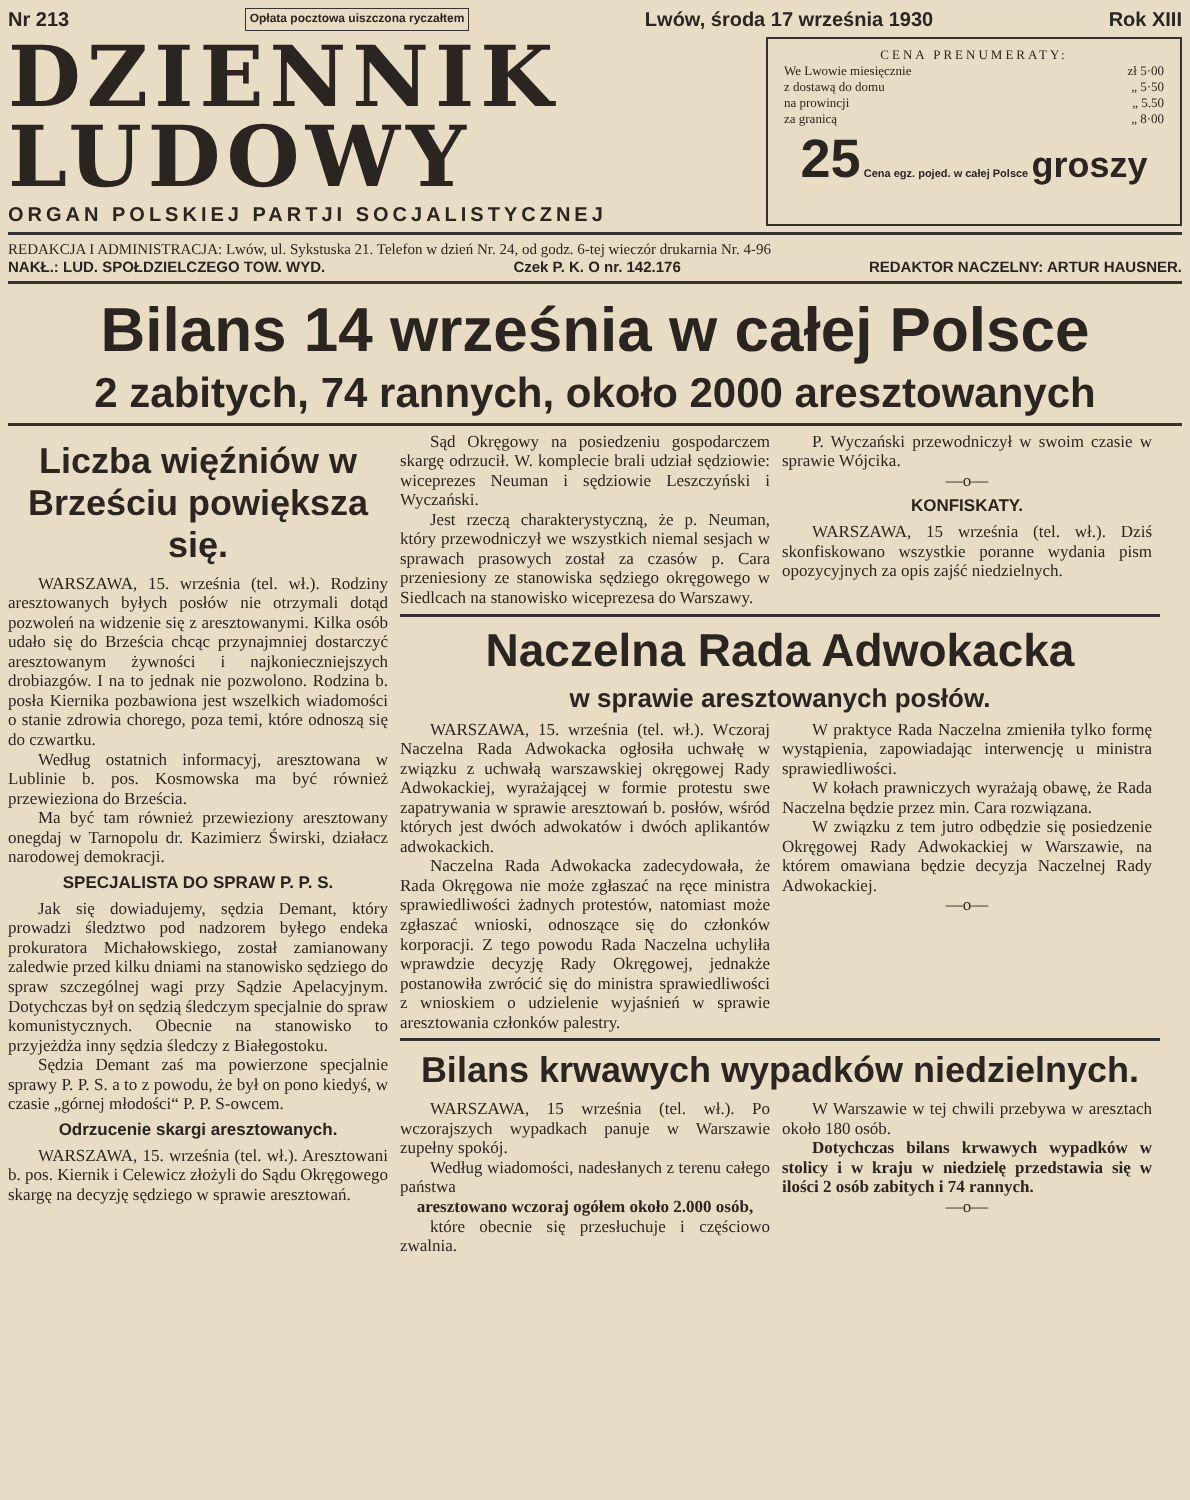Nr 213 Opłata pocztowa uiszczona ryczałtem Lwów, środa 17 września 1930 Rok XIII
DZIENNIK
LUDOWY
ORGAN POLSKIEJ PARTJI SOCJALISTYCZNEJ
CENA PRENUMERATY:
We Lwowie miesięcznie zł 5·00
z dostawą do domu „ 5·50
na prowincji „ 5.50
za granicą „ 8·00
25 Cena egz. pojed. w całej Polsce groszy
REDAKCJA I ADMINISTRACJA: Lwów, ul. Sykstuska 21. Telefon w dzień Nr. 24, od godz. 6-tej wieczór drukarnia Nr. 4-96
NAKŁ.: LUD. SPOŁDZIELCZEGO TOW. WYD. Czek P. K. O nr. 142.176 REDAKTOR NACZELNY: ARTUR HAUSNER.
Bilans 14 września w całej Polsce
2 zabitych, 74 rannych, około 2000 aresztowanych
Liczba więźniów w Brześciu powiększa się.
WARSZAWA, 15. września (tel. wł.). Rodziny aresztowanych byłych posłów nie otrzymali dotąd pozwoleń na widzenie się z aresztowanymi. Kilka osób udało się do Brześcia chcąc przynajmniej dostarczyć aresztowanym żywności i najkonieczniejszych drobiazgów. I na to jednak nie pozwolono. Rodzina b. posła Kiernika pozbawiona jest wszelkich wiadomości o stanie zdrowia chorego, poza temi, które odnoszą się do czwartku.
Według ostatnich informacyj, aresztowana w Lublinie b. pos. Kosmowska ma być również przewieziona do Brześcia.
Ma być tam również przewieziony aresztowany onegdaj w Tarnopolu dr. Kazimierz Świrski, działacz narodowej demokracji.
SPECJALISTA DO SPRAW P. P. S.
Jak się dowiadujemy, sędzia Demant, który prowadzi śledztwo pod nadzorem byłego endeka prokuratora Michałowskiego, został zamianowany zaledwie przed kilku dniami na stanowisko sędziego do spraw szczególnej wagi przy Sądzie Apelacyjnym. Dotychczas był on sędzią śledczym specjalnie do spraw komunistycznych. Obecnie na stanowisko to przyjeżdża inny sędzia śledczy z Białegostoku.
Sędzia Demant zaś ma powierzone specjalnie sprawy P. P. S. a to z powodu, że był on pono kiedyś, w czasie „górnej młodości“ P. P. S-owcem.
Odrzucenie skargi aresztowanych.
WARSZAWA, 15. września (tel. wł.). Aresztowani b. pos. Kiernik i Celewicz złożyli do Sądu Okręgowego skargę na decyzję sędziego w sprawie aresztowań.
Sąd Okręgowy na posiedzeniu gospodarczem skargę odrzucił. W. komplecie brali udział sędziowie: wiceprezes Neuman i sędziowie Leszczyński i Wyczański.
Jest rzeczą charakterystyczną, że p. Neuman, który przewodniczył we wszystkich niemal sesjach w sprawach prasowych został za czasów p. Cara przeniesiony ze stanowiska sędziego okręgowego w Siedlcach na stanowisko wiceprezesa do Warszawy.
P. Wyczański przewodniczył w swoim czasie w sprawie Wójcika.
—o—
KONFISKATY.
WARSZAWA, 15 września (tel. wł.). Dziś skonfiskowano wszystkie poranne wydania pism opozycyjnych za opis zajść niedzielnych.
Naczelna Rada Adwokacka
w sprawie aresztowanych posłów.
WARSZAWA, 15. września (tel. wł.). Wczoraj Naczelna Rada Adwokacka ogłosiła uchwałę w związku z uchwałą warszawskiej okręgowej Rady Adwokackiej, wyrażającej w formie protestu swe zapatrywania w sprawie aresztowań b. posłów, wśród których jest dwóch adwokatów i dwóch aplikantów adwokackich.
Naczelna Rada Adwokacka zadecydowała, że Rada Okręgowa nie może zgłaszać na ręce ministra sprawiedliwości żadnych protestów, natomiast może zgłaszać wnioski, odnoszące się do członków korporacji. Z tego powodu Rada Naczelna uchyliła wprawdzie decyzję Rady Okręgowej, jednakże postanowiła zwrócić się do ministra sprawiedliwości z wnioskiem o udzielenie wyjaśnień w sprawie aresztowania członków palestry.
W praktyce Rada Naczelna zmieniła tylko formę wystąpienia, zapowiadając interwencję u ministra sprawiedliwości.
W kołach prawniczych wyrażają obawę, że Rada Naczelna będzie przez min. Cara rozwiązana.
W związku z tem jutro odbędzie się posiedzenie Okręgowej Rady Adwokackiej w Warszawie, na którem omawiana będzie decyzja Naczelnej Rady Adwokackiej.
—o—
Bilans krwawych wypadków niedzielnych.
WARSZAWA, 15 września (tel. wł.). Po wczorajszych wypadkach panuje w Warszawie zupełny spokój.
Według wiadomości, nadesłanych z terenu całego państwa
aresztowano wczoraj ogółem około 2.000 osób,
które obecnie się przesłuchuje i częściowo zwalnia.
W Warszawie w tej chwili przebywa w aresztach około 180 osób.
Dotychczas bilans krwawych wypadków w stolicy i w kraju w niedzielę przedstawia się w ilości 2 osób zabitych i 74 rannych.
—o—